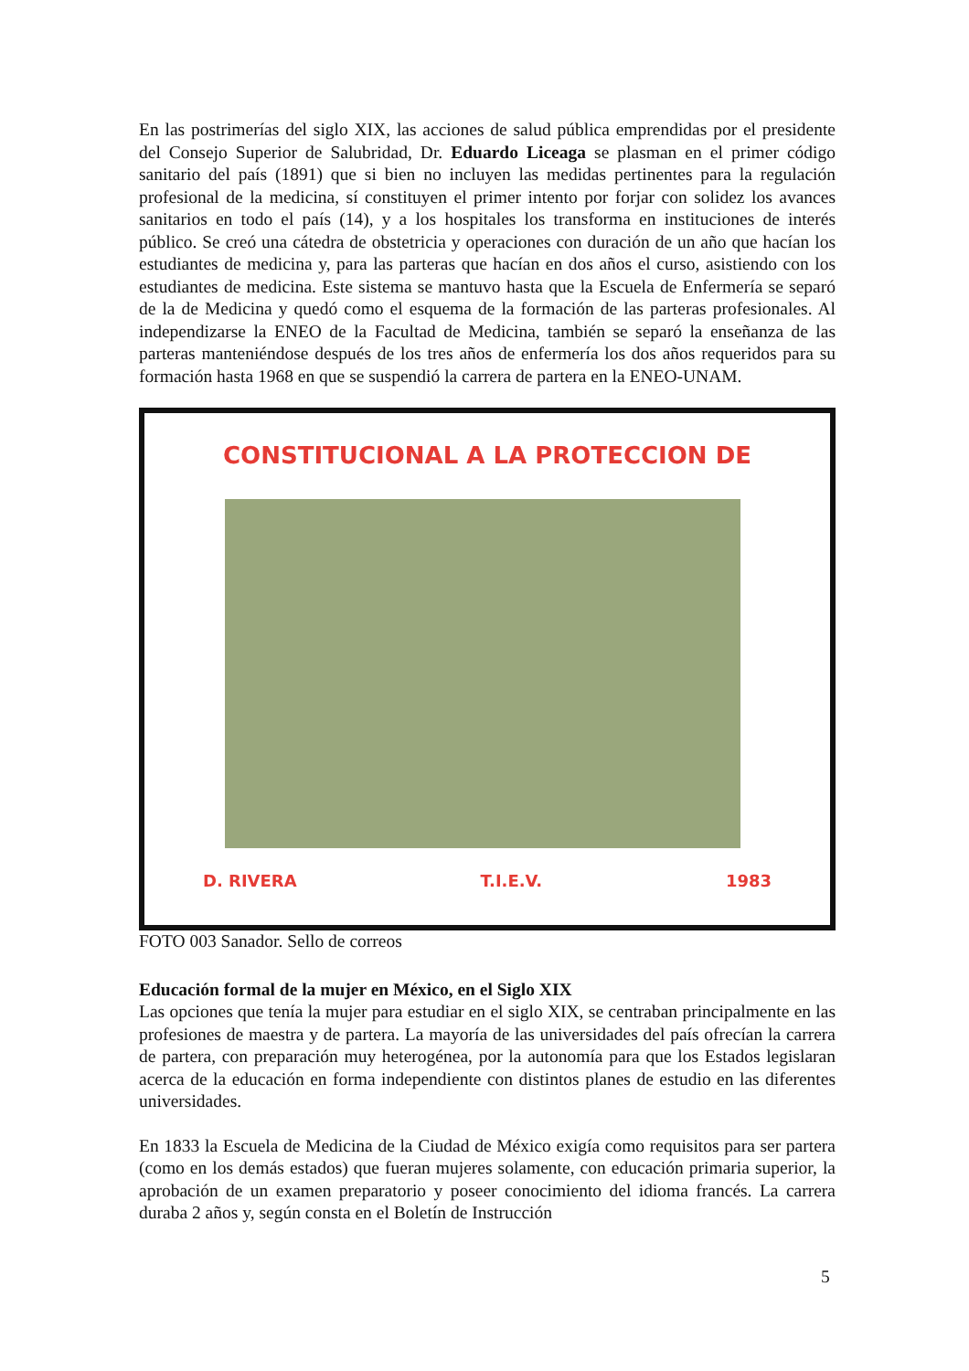En las postrimerías del siglo XIX, las acciones de salud pública emprendidas por el presidente del Consejo Superior de Salubridad, Dr. Eduardo Liceaga se plasman en el primer código sanitario del país (1891) que si bien no incluyen las medidas pertinentes para la regulación profesional de la medicina, sí constituyen el primer intento por forjar con solidez los avances sanitarios en todo el país (14), y a los hospitales los transforma en instituciones de interés público. Se creó una cátedra de obstetricia y operaciones con duración de un año que hacían los estudiantes de medicina y, para las parteras que hacían en dos años el curso, asistiendo con los estudiantes de medicina. Este sistema se mantuvo hasta que la Escuela de Enfermería se separó de la de Medicina y quedó como el esquema de la formación de las parteras profesionales. Al independizarse la ENEO de la Facultad de Medicina, también se separó la enseñanza de las parteras manteniéndose después de los tres años de enfermería los dos años requeridos para su formación hasta 1968 en que se suspendió la carrera de partera en la ENEO-UNAM.
CONSTITUCIONAL A LA PROTECCION DE
D. RIVERA T.I.E.V. 1983
FOTO 003 Sanador. Sello de correos
Educación formal de la mujer en México, en el Siglo XIX
Las opciones que tenía la mujer para estudiar en el siglo XIX, se centraban principalmente en las profesiones de maestra y de partera. La mayoría de las universidades del país ofrecían la carrera de partera, con preparación muy heterogénea, por la autonomía para que los Estados legislaran acerca de la educación en forma independiente con distintos planes de estudio en las diferentes universidades.
En 1833 la Escuela de Medicina de la Ciudad de México exigía como requisitos para ser partera (como en los demás estados) que fueran mujeres solamente, con educación primaria superior, la aprobación de un examen preparatorio y poseer conocimiento del idioma francés. La carrera duraba 2 años y, según consta en el Boletín de Instrucción
5